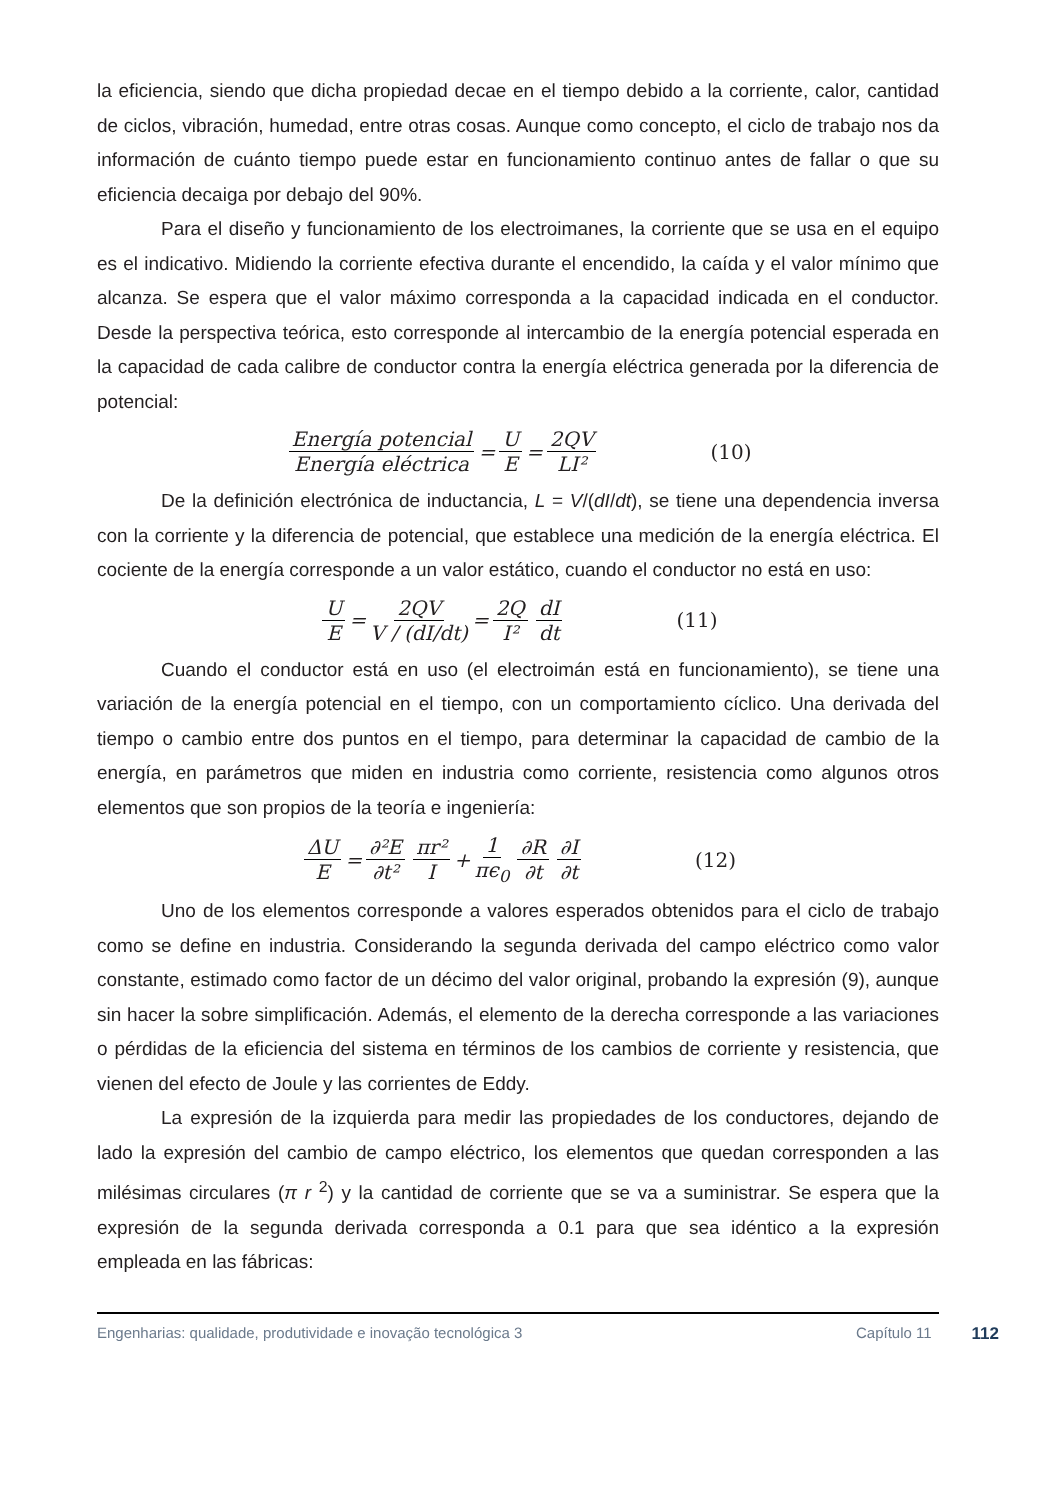la eficiencia, siendo que dicha propiedad decae en el tiempo debido a la corriente, calor, cantidad de ciclos, vibración, humedad, entre otras cosas. Aunque como concepto, el ciclo de trabajo nos da información de cuánto tiempo puede estar en funcionamiento continuo antes de fallar o que su eficiencia decaiga por debajo del 90%.
Para el diseño y funcionamiento de los electroimanes, la corriente que se usa en el equipo es el indicativo. Midiendo la corriente efectiva durante el encendido, la caída y el valor mínimo que alcanza. Se espera que el valor máximo corresponda a la capacidad indicada en el conductor. Desde la perspectiva teórica, esto corresponde al intercambio de la energía potencial esperada en la capacidad de cada calibre de conductor contra la energía eléctrica generada por la diferencia de potencial:
Energía potencial Energía eléctrica = U E = 2QV LI² (10)
De la definición electrónica de inductancia, L = V/(dI/dt), se tiene una dependencia inversa con la corriente y la diferencia de potencial, que establece una medición de la energía eléctrica. El cociente de la energía corresponde a un valor estático, cuando el conductor no está en uso:
U E = 2QV V / (dI/dt) = 2Q I² dI dt (11)
Cuando el conductor está en uso (el electroimán está en funcionamiento), se tiene una variación de la energía potencial en el tiempo, con un comportamiento cíclico. Una derivada del tiempo o cambio entre dos puntos en el tiempo, para determinar la capacidad de cambio de la energía, en parámetros que miden en industria como corriente, resistencia como algunos otros elementos que son propios de la teoría e ingeniería:
ΔU E = ∂²E ∂t² πr² I + 1 πϵ<sub>0</sub> ∂R ∂t ∂I ∂t (12)
Uno de los elementos corresponde a valores esperados obtenidos para el ciclo de trabajo como se define en industria. Considerando la segunda derivada del campo eléctrico como valor constante, estimado como factor de un décimo del valor original, probando la expresión (9), aunque sin hacer la sobre simplificación. Además, el elemento de la derecha corresponde a las variaciones o pérdidas de la eficiencia del sistema en términos de los cambios de corriente y resistencia, que vienen del efecto de Joule y las corrientes de Eddy.
La expresión de la izquierda para medir las propiedades de los conductores, dejando de lado la expresión del cambio de campo eléctrico, los elementos que quedan corresponden a las milésimas circulares (π r <sup>2</sup>) y la cantidad de corriente que se va a suministrar. Se espera que la expresión de la segunda derivada corresponda a 0.1 para que sea idéntico a la expresión empleada en las fábricas:
Engenharias: qualidade, produtividade e inovação tecnológica 3 Capítulo 11 112